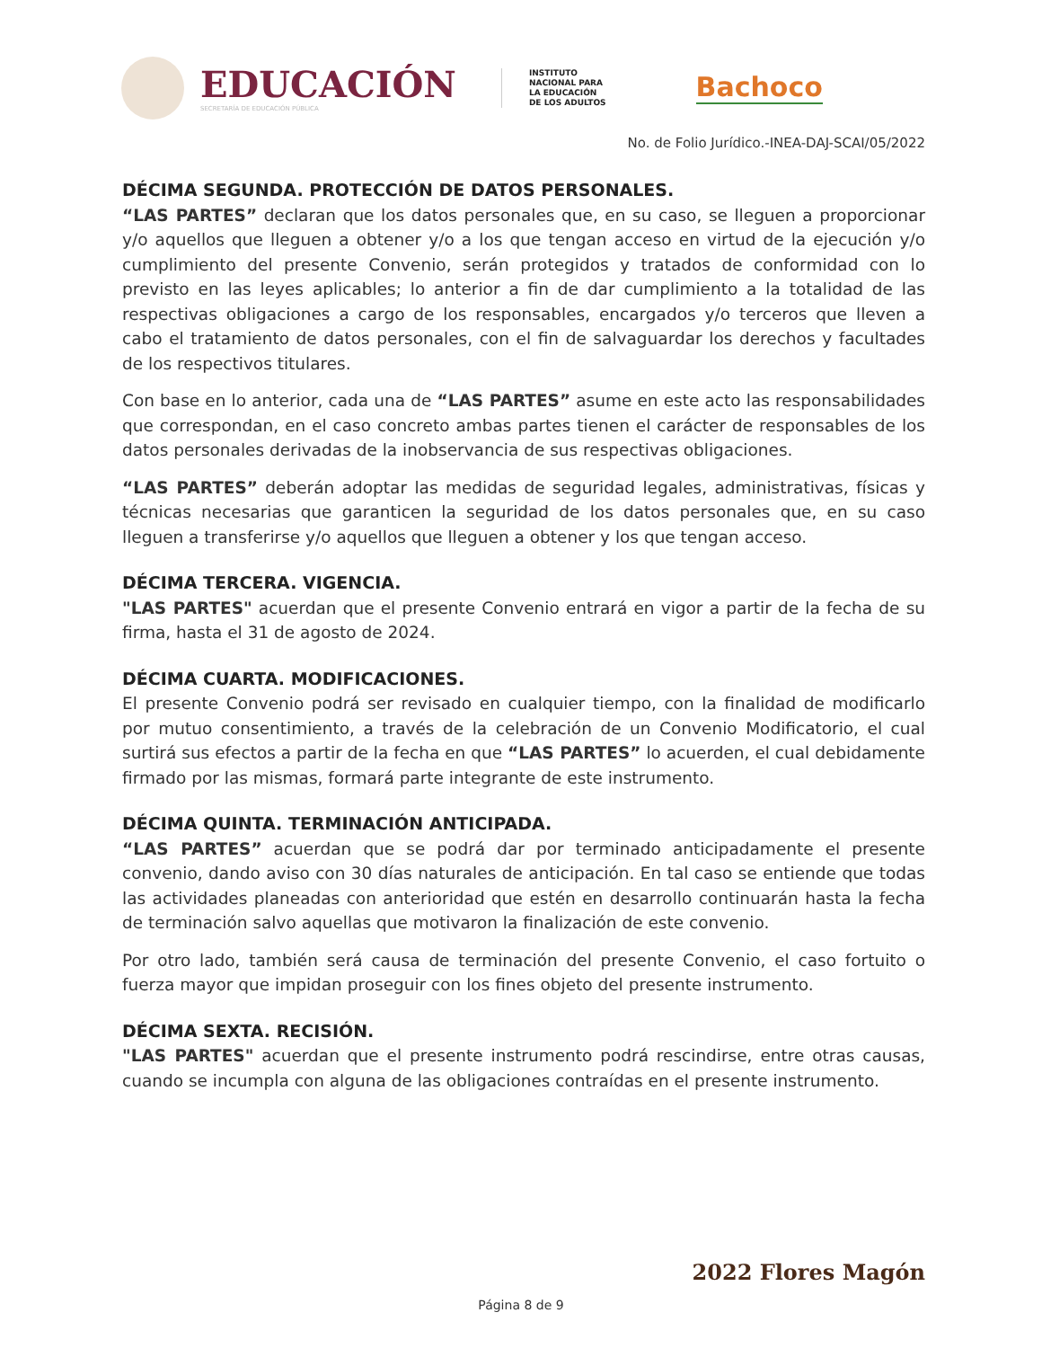EDUCACIÓN
SECRETARÍA DE EDUCACIÓN PÚBLICA
INSTITUTO
NACIONAL PARA
LA EDUCACIÓN
DE LOS ADULTOS
Bachoco
No. de Folio Jurídico.-INEA-DAJ-SCAI/05/2022
DÉCIMA SEGUNDA. PROTECCIÓN DE DATOS PERSONALES.
“LAS PARTES” declaran que los datos personales que, en su caso, se lleguen a proporcionar y/o aquellos que lleguen a obtener y/o a los que tengan acceso en virtud de la ejecución y/o cumplimiento del presente Convenio, serán protegidos y tratados de conformidad con lo previsto en las leyes aplicables; lo anterior a fin de dar cumplimiento a la totalidad de las respectivas obligaciones a cargo de los responsables, encargados y/o terceros que lleven a cabo el tratamiento de datos personales, con el fin de salvaguardar los derechos y facultades de los respectivos titulares.
Con base en lo anterior, cada una de “LAS PARTES” asume en este acto las responsabilidades que correspondan, en el caso concreto ambas partes tienen el carácter de responsables de los datos personales derivadas de la inobservancia de sus respectivas obligaciones.
“LAS PARTES” deberán adoptar las medidas de seguridad legales, administrativas, físicas y técnicas necesarias que garanticen la seguridad de los datos personales que, en su caso lleguen a transferirse y/o aquellos que lleguen a obtener y los que tengan acceso.
DÉCIMA TERCERA. VIGENCIA.
"LAS PARTES" acuerdan que el presente Convenio entrará en vigor a partir de la fecha de su firma, hasta el 31 de agosto de 2024.
DÉCIMA CUARTA. MODIFICACIONES.
El presente Convenio podrá ser revisado en cualquier tiempo, con la finalidad de modificarlo por mutuo consentimiento, a través de la celebración de un Convenio Modificatorio, el cual surtirá sus efectos a partir de la fecha en que “LAS PARTES” lo acuerden, el cual debidamente firmado por las mismas, formará parte integrante de este instrumento.
DÉCIMA QUINTA. TERMINACIÓN ANTICIPADA.
“LAS PARTES” acuerdan que se podrá dar por terminado anticipadamente el presente convenio, dando aviso con 30 días naturales de anticipación. En tal caso se entiende que todas las actividades planeadas con anterioridad que estén en desarrollo continuarán hasta la fecha de terminación salvo aquellas que motivaron la finalización de este convenio.
Por otro lado, también será causa de terminación del presente Convenio, el caso fortuito o fuerza mayor que impidan proseguir con los fines objeto del presente instrumento.
DÉCIMA SEXTA. RECISIÓN.
"LAS PARTES" acuerdan que el presente instrumento podrá rescindirse, entre otras causas, cuando se incumpla con alguna de las obligaciones contraídas en el presente instrumento.
2022 Flores Magón
Página 8 de 9